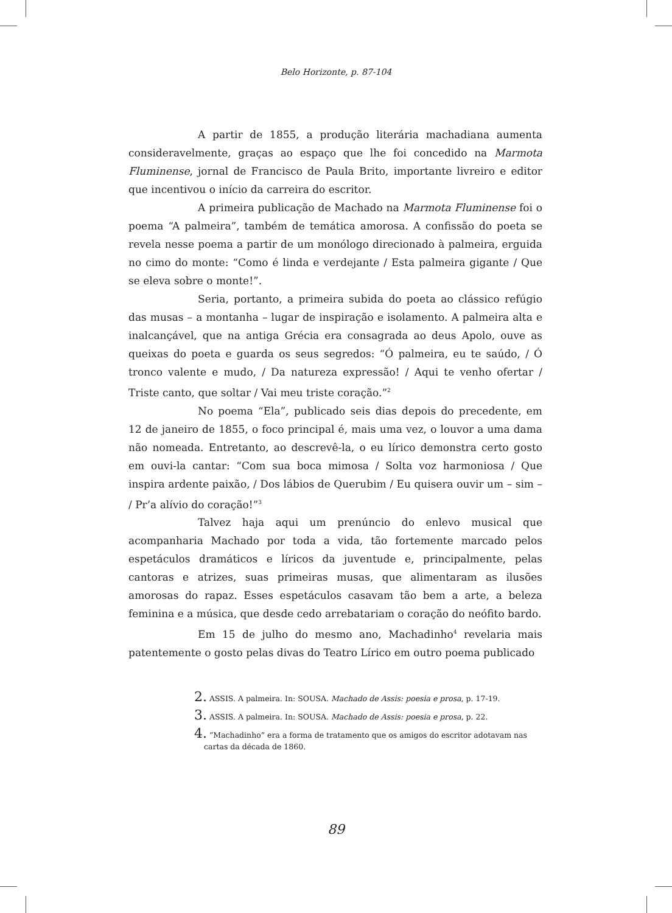Belo Horizonte, p. 87-104
A partir de 1855, a produção literária machadiana aumenta consideravelmente, graças ao espaço que lhe foi concedido na Marmota Fluminense, jornal de Francisco de Paula Brito, importante livreiro e editor que incentivou o início da carreira do escritor.
A primeira publicação de Machado na Marmota Fluminense foi o poema “A palmeira”, também de temática amorosa. A confissão do poeta se revela nesse poema a partir de um monólogo direcionado à palmeira, erguida no cimo do monte: “Como é linda e verdejante / Esta palmeira gigante / Que se eleva sobre o monte!”.
Seria, portanto, a primeira subida do poeta ao clássico refúgio das musas – a montanha – lugar de inspiração e isolamento. A palmeira alta e inalcançável, que na antiga Grécia era consagrada ao deus Apolo, ouve as queixas do poeta e guarda os seus segredos: “Ó palmeira, eu te saúdo, / Ó tronco valente e mudo, / Da natureza expressão! / Aqui te venho ofertar / Triste canto, que soltar / Vai meu triste coração.”<sup>2</sup>
No poema “Ela”, publicado seis dias depois do precedente, em 12 de janeiro de 1855, o foco principal é, mais uma vez, o louvor a uma dama não nomeada. Entretanto, ao descrevê-la, o eu lírico demonstra certo gosto em ouvi-la cantar: “Com sua boca mimosa / Solta voz harmoniosa / Que inspira ardente paixão, / Dos lábios de Querubim / Eu quisera ouvir um – sim – / Pr’a alívio do coração!”<sup>3</sup>
Talvez haja aqui um prenúncio do enlevo musical que acompanharia Machado por toda a vida, tão fortemente marcado pelos espetáculos dramáticos e líricos da juventude e, principalmente, pelas cantoras e atrizes, suas primeiras musas, que alimentaram as ilusões amorosas do rapaz. Esses espetáculos casavam tão bem a arte, a beleza feminina e a música, que desde cedo arrebatariam o coração do neófito bardo.
Em 15 de julho do mesmo ano, Machadinho<sup>4</sup> revelaria mais patentemente o gosto pelas divas do Teatro Lírico em outro poema publicado
2. ASSIS. A palmeira. In: SOUSA. Machado de Assis: poesia e prosa, p. 17-19.
3. ASSIS. A palmeira. In: SOUSA. Machado de Assis: poesia e prosa, p. 22.
4. “Machadinho” era a forma de tratamento que os amigos do escritor adotavam nas cartas da década de 1860.
89